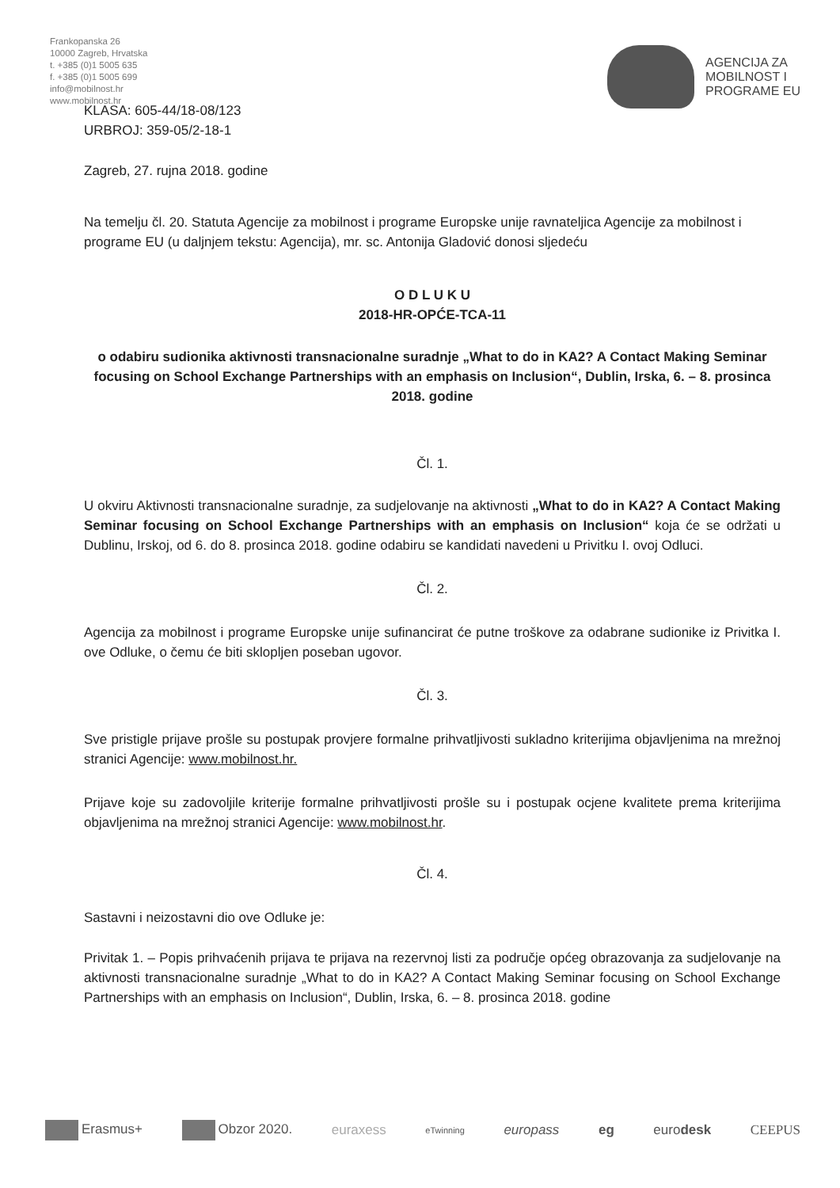Frankopanska 26
10000 Zagreb, Hrvatska
t. +385 (0)1 5005 635
f. +385 (0)1 5005 699
info@mobilnost.hr
www.mobilnost.hr
AGENCIJA ZA
MOBILNOST I
PROGRAME EU
KLASA: 605-44/18-08/123
URBROJ: 359-05/2-18-1
Zagreb, 27. rujna 2018. godine
Na temelju čl. 20. Statuta Agencije za mobilnost i programe Europske unije ravnateljica Agencije za mobilnost i programe EU (u daljnjem tekstu: Agencija), mr. sc. Antonija Gladović donosi sljedeću
O D L U K U
2018-HR-OPĆE-TCA-11
o odabiru sudionika aktivnosti transnacionalne suradnje „What to do in KA2? A Contact Making Seminar focusing on School Exchange Partnerships with an emphasis on Inclusion“, Dublin, Irska, 6. – 8. prosinca 2018. godine
Čl. 1.
U okviru Aktivnosti transnacionalne suradnje, za sudjelovanje na aktivnosti „What to do in KA2? A Contact Making Seminar focusing on School Exchange Partnerships with an emphasis on Inclusion“ koja će se održati u Dublinu, Irskoj, od 6. do 8. prosinca 2018. godine odabiru se kandidati navedeni u Privitku I. ovoj Odluci.
Čl. 2.
Agencija za mobilnost i programe Europske unije sufinancirat će putne troškove za odabrane sudionike iz Privitka I. ove Odluke, o čemu će biti sklopljen poseban ugovor.
Čl. 3.
Sve pristigle prijave prošle su postupak provjere formalne prihvatljivosti sukladno kriterijima objavljenima na mrežnoj stranici Agencije: www.mobilnost.hr.
Prijave koje su zadovoljile kriterije formalne prihvatljivosti prošle su i postupak ocjene kvalitete prema kriterijima objavljenima na mrežnoj stranici Agencije: www.mobilnost.hr.
Čl. 4.
Sastavni i neizostavni dio ove Odluke je:
Privitak 1. – Popis prihvaćenih prijava te prijava na rezervnoj listi za područje općeg obrazovanja za sudjelovanje na aktivnosti transnacionalne suradnje „What to do in KA2? A Contact Making Seminar focusing on School Exchange Partnerships with an emphasis on Inclusion“, Dublin, Irska, 6. – 8. prosinca 2018. godine
Erasmus+ Obzor 2020. euraxess eTwinning europass eg eurodesk CEEPUS